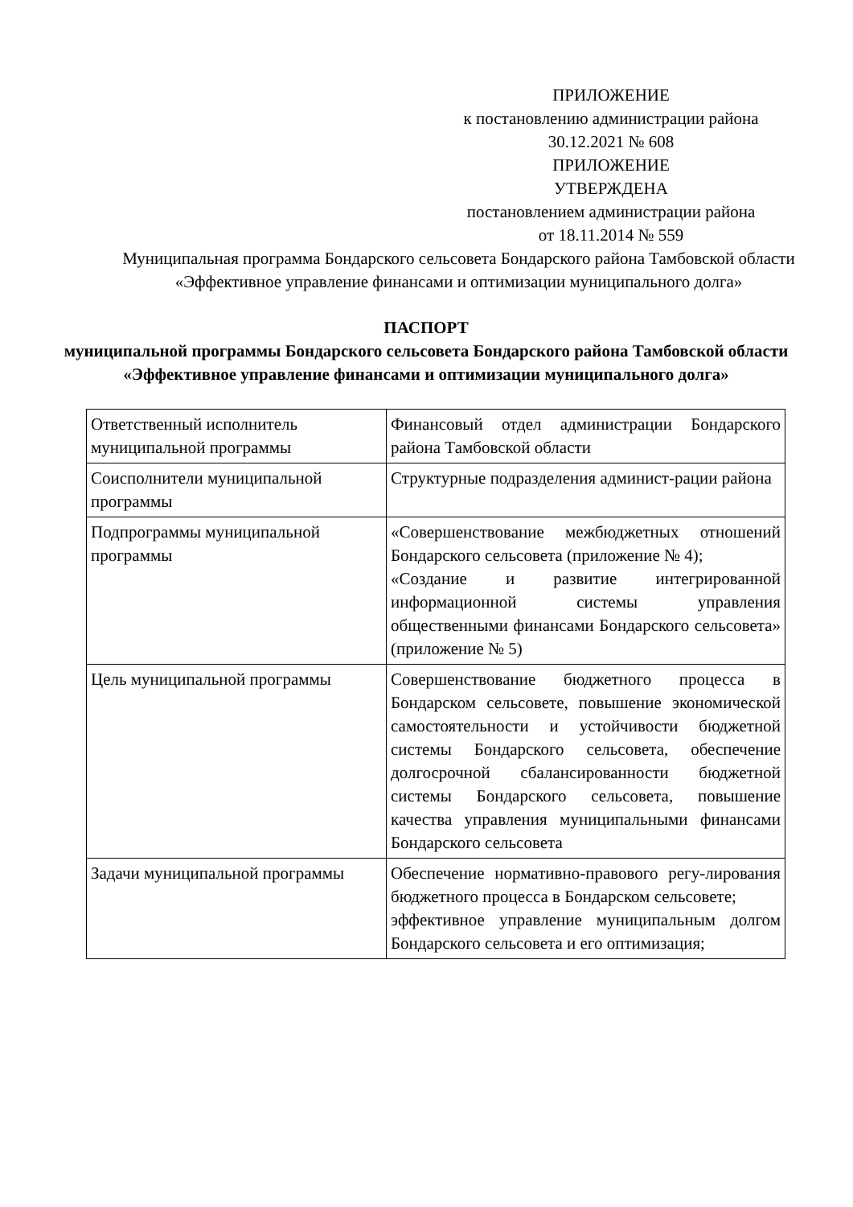ПРИЛОЖЕНИЕ
к постановлению администрации района
30.12.2021 № 608
ПРИЛОЖЕНИЕ
УТВЕРЖДЕНА
постановлением администрации района
от 18.11.2014 № 559
Муниципальная программа Бондарского сельсовета Бондарского района Тамбовской области «Эффективное управление финансами и оптимизации муниципального долга»
ПАСПОРТ
муниципальной программы Бондарского сельсовета Бондарского района Тамбовской области «Эффективное управление финансами и оптимизации муниципального долга»
| Ответственный исполнитель муниципальной программы | Финансовый отдел администрации Бондарского района Тамбовской области |
| Соисполнители муниципальной программы | Структурные подразделения админист-рации района |
| Подпрограммы муниципальной программы | «Совершенствование межбюджетных отношений Бондарского сельсовета (приложение № 4); «Создание и развитие интегрированной информационной системы управления общественными финансами Бондарского сельсовета» (приложение № 5) |
| Цель муниципальной программы | Совершенствование бюджетного процесса в Бондарском сельсовете, повышение экономической самостоятельности и устойчивости бюджетной системы Бондарского сельсовета, обеспечение долгосрочной сбалансированности бюджетной системы Бондарского сельсовета, повышение качества управления муниципальными финансами Бондарского сельсовета |
| Задачи муниципальной программы | Обеспечение нормативно-правового регу-лирования бюджетного процесса в Бондарском сельсовете; эффективное управление муниципальным долгом Бондарского сельсовета и его оптимизация; |